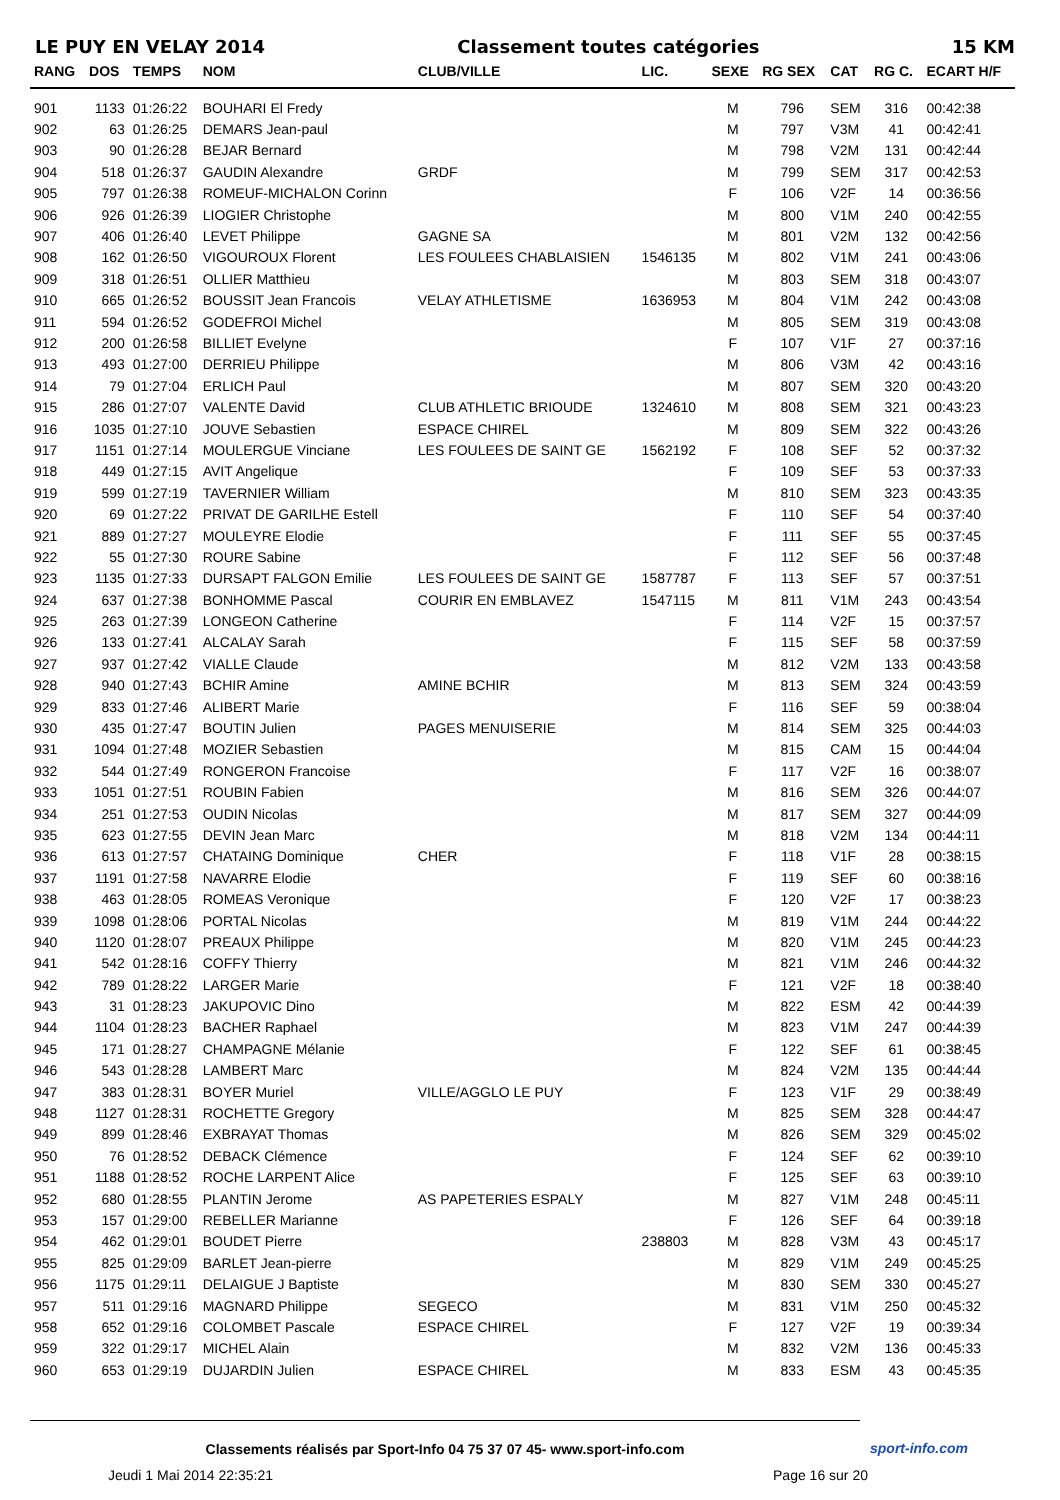LE PUY EN VELAY 2014 Classement toutes catégories 15 KM
| RANG | DOS | TEMPS | NOM | CLUB/VILLE | LIC. | SEXE | RG SEX | CAT | RG C. | ECART H/F |
| --- | --- | --- | --- | --- | --- | --- | --- | --- | --- | --- |
| 901 | 1133 | 01:26:22 | BOUHARI El Fredy | | | M | 796 | SEM | 316 | 00:42:38 |
| 902 | 63 | 01:26:25 | DEMARS Jean-paul | | | M | 797 | V3M | 41 | 00:42:41 |
| 903 | 90 | 01:26:28 | BEJAR Bernard | | | M | 798 | V2M | 131 | 00:42:44 |
| 904 | 518 | 01:26:37 | GAUDIN Alexandre | GRDF | | M | 799 | SEM | 317 | 00:42:53 |
| 905 | 797 | 01:26:38 | ROMEUF-MICHALON Corinn | | | F | 106 | V2F | 14 | 00:36:56 |
| 906 | 926 | 01:26:39 | LIOGIER Christophe | | | M | 800 | V1M | 240 | 00:42:55 |
| 907 | 406 | 01:26:40 | LEVET Philippe | GAGNE SA | | M | 801 | V2M | 132 | 00:42:56 |
| 908 | 162 | 01:26:50 | VIGOUROUX Florent | LES FOULEES CHABLAISIEN | 1546135 | M | 802 | V1M | 241 | 00:43:06 |
| 909 | 318 | 01:26:51 | OLLIER Matthieu | | | M | 803 | SEM | 318 | 00:43:07 |
| 910 | 665 | 01:26:52 | BOUSSIT Jean Francois | VELAY ATHLETISME | 1636953 | M | 804 | V1M | 242 | 00:43:08 |
| 911 | 594 | 01:26:52 | GODEFROI Michel | | | M | 805 | SEM | 319 | 00:43:08 |
| 912 | 200 | 01:26:58 | BILLIET Evelyne | | | F | 107 | V1F | 27 | 00:37:16 |
| 913 | 493 | 01:27:00 | DERRIEU Philippe | | | M | 806 | V3M | 42 | 00:43:16 |
| 914 | 79 | 01:27:04 | ERLICH Paul | | | M | 807 | SEM | 320 | 00:43:20 |
| 915 | 286 | 01:27:07 | VALENTE David | CLUB ATHLETIC BRIOUDE | 1324610 | M | 808 | SEM | 321 | 00:43:23 |
| 916 | 1035 | 01:27:10 | JOUVE Sebastien | ESPACE CHIREL | | M | 809 | SEM | 322 | 00:43:26 |
| 917 | 1151 | 01:27:14 | MOULERGUE Vinciane | LES FOULEES DE SAINT GE | 1562192 | F | 108 | SEF | 52 | 00:37:32 |
| 918 | 449 | 01:27:15 | AVIT Angelique | | | F | 109 | SEF | 53 | 00:37:33 |
| 919 | 599 | 01:27:19 | TAVERNIER William | | | M | 810 | SEM | 323 | 00:43:35 |
| 920 | 69 | 01:27:22 | PRIVAT DE GARILHE Estell | | | F | 110 | SEF | 54 | 00:37:40 |
| 921 | 889 | 01:27:27 | MOULEYRE Elodie | | | F | 111 | SEF | 55 | 00:37:45 |
| 922 | 55 | 01:27:30 | ROURE Sabine | | | F | 112 | SEF | 56 | 00:37:48 |
| 923 | 1135 | 01:27:33 | DURSAPT FALGON Emilie | LES FOULEES DE SAINT GE | 1587787 | F | 113 | SEF | 57 | 00:37:51 |
| 924 | 637 | 01:27:38 | BONHOMME Pascal | COURIR EN EMBLAVEZ | 1547115 | M | 811 | V1M | 243 | 00:43:54 |
| 925 | 263 | 01:27:39 | LONGEON Catherine | | | F | 114 | V2F | 15 | 00:37:57 |
| 926 | 133 | 01:27:41 | ALCALAY Sarah | | | F | 115 | SEF | 58 | 00:37:59 |
| 927 | 937 | 01:27:42 | VIALLE Claude | | | M | 812 | V2M | 133 | 00:43:58 |
| 928 | 940 | 01:27:43 | BCHIR Amine | AMINE BCHIR | | M | 813 | SEM | 324 | 00:43:59 |
| 929 | 833 | 01:27:46 | ALIBERT Marie | | | F | 116 | SEF | 59 | 00:38:04 |
| 930 | 435 | 01:27:47 | BOUTIN Julien | PAGES MENUISERIE | | M | 814 | SEM | 325 | 00:44:03 |
| 931 | 1094 | 01:27:48 | MOZIER Sebastien | | | M | 815 | CAM | 15 | 00:44:04 |
| 932 | 544 | 01:27:49 | RONGERON Francoise | | | F | 117 | V2F | 16 | 00:38:07 |
| 933 | 1051 | 01:27:51 | ROUBIN Fabien | | | M | 816 | SEM | 326 | 00:44:07 |
| 934 | 251 | 01:27:53 | OUDIN Nicolas | | | M | 817 | SEM | 327 | 00:44:09 |
| 935 | 623 | 01:27:55 | DEVIN Jean Marc | | | M | 818 | V2M | 134 | 00:44:11 |
| 936 | 613 | 01:27:57 | CHATAING Dominique | CHER | | F | 118 | V1F | 28 | 00:38:15 |
| 937 | 1191 | 01:27:58 | NAVARRE Elodie | | | F | 119 | SEF | 60 | 00:38:16 |
| 938 | 463 | 01:28:05 | ROMEAS Veronique | | | F | 120 | V2F | 17 | 00:38:23 |
| 939 | 1098 | 01:28:06 | PORTAL Nicolas | | | M | 819 | V1M | 244 | 00:44:22 |
| 940 | 1120 | 01:28:07 | PREAUX Philippe | | | M | 820 | V1M | 245 | 00:44:23 |
| 941 | 542 | 01:28:16 | COFFY Thierry | | | M | 821 | V1M | 246 | 00:44:32 |
| 942 | 789 | 01:28:22 | LARGER Marie | | | F | 121 | V2F | 18 | 00:38:40 |
| 943 | 31 | 01:28:23 | JAKUPOVIC Dino | | | M | 822 | ESM | 42 | 00:44:39 |
| 944 | 1104 | 01:28:23 | BACHER Raphael | | | M | 823 | V1M | 247 | 00:44:39 |
| 945 | 171 | 01:28:27 | CHAMPAGNE Mélanie | | | F | 122 | SEF | 61 | 00:38:45 |
| 946 | 543 | 01:28:28 | LAMBERT Marc | | | M | 824 | V2M | 135 | 00:44:44 |
| 947 | 383 | 01:28:31 | BOYER Muriel | VILLE/AGGLO LE PUY | | F | 123 | V1F | 29 | 00:38:49 |
| 948 | 1127 | 01:28:31 | ROCHETTE Gregory | | | M | 825 | SEM | 328 | 00:44:47 |
| 949 | 899 | 01:28:46 | EXBRAYAT Thomas | | | M | 826 | SEM | 329 | 00:45:02 |
| 950 | 76 | 01:28:52 | DEBACK Clémence | | | F | 124 | SEF | 62 | 00:39:10 |
| 951 | 1188 | 01:28:52 | ROCHE LARPENT Alice | | | F | 125 | SEF | 63 | 00:39:10 |
| 952 | 680 | 01:28:55 | PLANTIN Jerome | AS PAPETERIES ESPALY | | M | 827 | V1M | 248 | 00:45:11 |
| 953 | 157 | 01:29:00 | REBELLER Marianne | | | F | 126 | SEF | 64 | 00:39:18 |
| 954 | 462 | 01:29:01 | BOUDET Pierre | | 238803 | M | 828 | V3M | 43 | 00:45:17 |
| 955 | 825 | 01:29:09 | BARLET Jean-pierre | | | M | 829 | V1M | 249 | 00:45:25 |
| 956 | 1175 | 01:29:11 | DELAIGUE J Baptiste | | | M | 830 | SEM | 330 | 00:45:27 |
| 957 | 511 | 01:29:16 | MAGNARD Philippe | SEGECO | | M | 831 | V1M | 250 | 00:45:32 |
| 958 | 652 | 01:29:16 | COLOMBET Pascale | ESPACE CHIREL | | F | 127 | V2F | 19 | 00:39:34 |
| 959 | 322 | 01:29:17 | MICHEL Alain | | | M | 832 | V2M | 136 | 00:45:33 |
| 960 | 653 | 01:29:19 | DUJARDIN Julien | ESPACE CHIREL | | M | 833 | ESM | 43 | 00:45:35 |
Classements réalisés par Sport-Info 04 75 37 07 45- www.sport-info.com
Jeudi 1 Mai 2014 22:35:21 Page 16 sur 20
sport-info.com